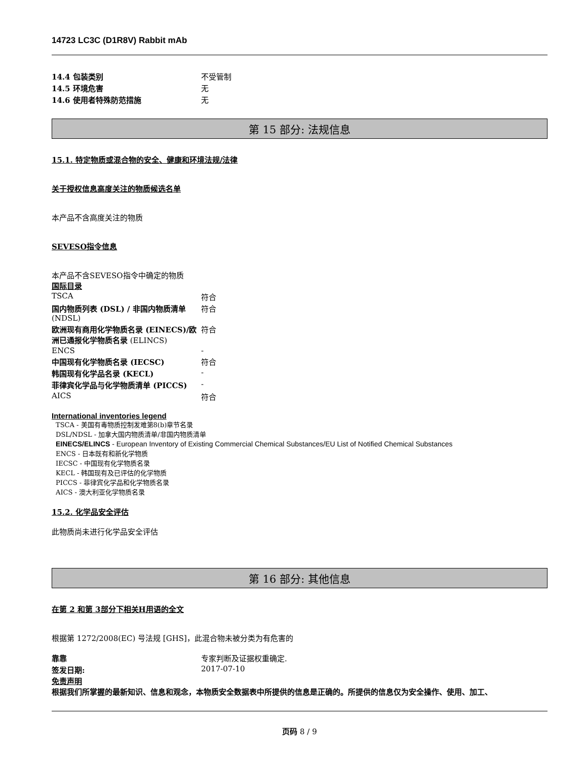14723 LC3C (D1R8V) Rabbit mAb
| 14.4 包装类别 | 不受管制 |
| 14.5 环境危害 | 无 |
| 14.6 使用者特殊防范措施 | 无 |
第 15 部分: 法规信息
15.1. 特定物质或混合物的安全、健康和环境法规/法律
关于授权信息高度关注的物质候选名单
本产品不含高度关注的物质
SEVESO指令信息
本产品不含SEVESO指令中确定的物质
国际目录
| TSCA | 符合 |
| 国内物质列表 (DSL) / 非国内物质清单 (NDSL) | 符合 |
| 欧洲现有商用化学物质名录 (EINECS)/欧洲已通报化学物质名录 (ELINCS) | 符合 |
| ENCS | - |
| 中国现有化学物质名录 (IECSC) | 符合 |
| 韩国现有化学品名录 (KECL) | - |
| 菲律宾化学品与化学物质清单 (PICCS) | - |
| AICS | 符合 |
International inventories legend
TSCA - 美国有毒物质控制发难第8(b)章节名录
DSL/NDSL - 加拿大国内物质清单/非国内物质清单
EINECS/ELINCS - European Inventory of Existing Commercial Chemical Substances/EU List of Notified Chemical Substances
ENCS - 日本既有和新化学物质
IECSC - 中国现有化学物质名录
KECL - 韩国现有及已评估的化学物质
PICCS - 菲律宾化学品和化学物质名录
AICS - 澳大利亚化学物质名录
15.2. 化学品安全评估
此物质尚未进行化学品安全评估
第 16 部分: 其他信息
在第 2 和第 3部分下相关H用语的全文
根据第 1272/2008(EC) 号法规 [GHS]，此混合物未被分类为有危害的
| 靠靠 | 专家判断及证据权重确定. |
| 签发日期: | 2017-07-10 |
免责声明
根据我们所掌握的最新知识、信息和观念，本物质安全数据表中所提供的信息是正确的。所提供的信息仅为安全操作、使用、加工、
页码 8 / 9